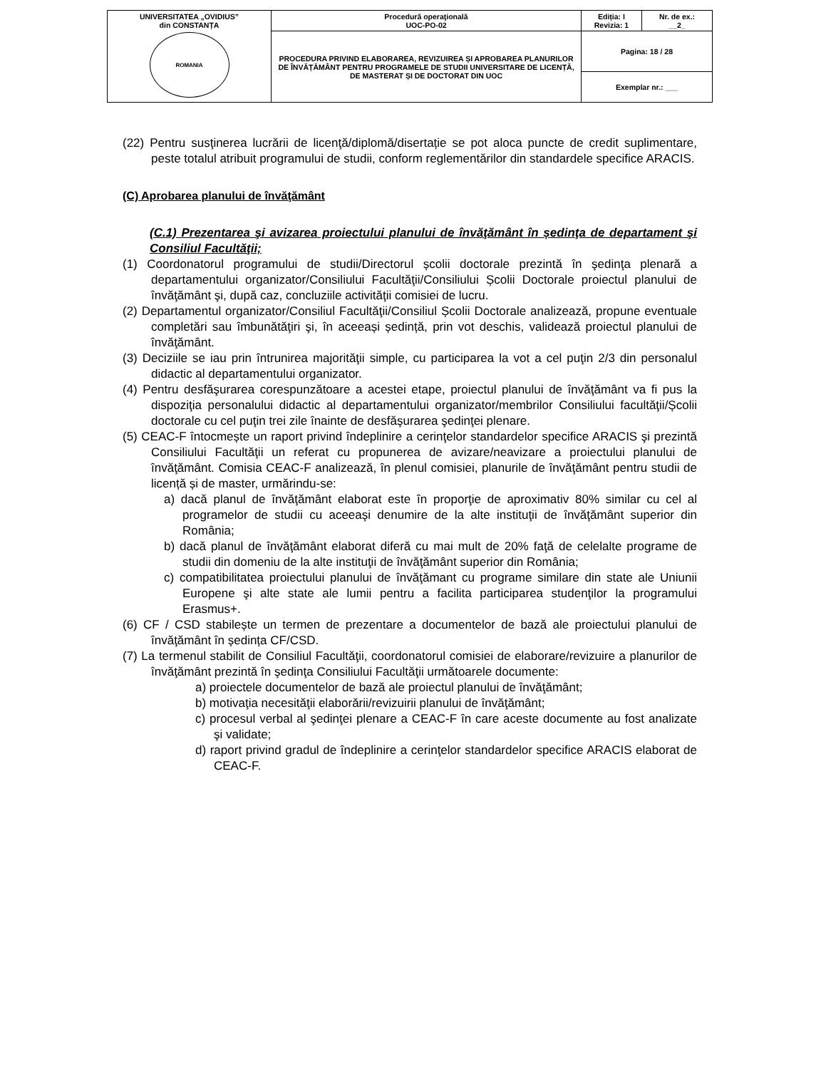| UNIVERSITATEA „OVIDIUS” din CONSTANȚA ROMANIA | Procedură operaţională UOC-PO-02 | Ediția: I Revizia: 1 | Nr. de ex.: __2_ |
| | PROCEDURA PRIVIND ELABORAREA, REVIZUIREA ȘI APROBAREA PLANURILOR DE ÎNVĂȚĂMÂNT PENTRU PROGRAMELE DE STUDII UNIVERSITARE DE LICENȚĂ, DE MASTERAT ȘI DE DOCTORAT DIN UOC | Pagina: 18 / 28 | |
| | | Exemplar nr.: ___ | |
(22) Pentru susţinerea lucrării de licenţă/diplomă/disertație se pot aloca puncte de credit suplimentare, peste totalul atribuit programului de studii, conform reglementărilor din standardele specifice ARACIS.
(C) Aprobarea planului de învăţământ
(C.1) Prezentarea şi avizarea proiectului planului de învăţământ în ședinţa de departament şi Consiliul Facultăţii;
(1) Coordonatorul programului de studii/Directorul școlii doctorale prezintă în şedinţa plenară a departamentului organizator/Consiliului Facultăţii/Consiliului Școlii Doctorale proiectul planului de învăţământ şi, după caz, concluziile activităţii comisiei de lucru.
(2) Departamentul organizator/Consiliul Facultăţii/Consiliul Școlii Doctorale analizează, propune eventuale completări sau îmbunătăţiri şi, în aceeași ședință, prin vot deschis, validează proiectul planului de învăţământ.
(3) Deciziile se iau prin întrunirea majorităţii simple, cu participarea la vot a cel puţin 2/3 din personalul didactic al departamentului organizator.
(4) Pentru desfăşurarea corespunzătoare a acestei etape, proiectul planului de învăţământ va fi pus la dispoziţia personalului didactic al departamentului organizator/membrilor Consiliului facultăţii/Școlii doctorale cu cel puţin trei zile înainte de desfăşurarea şedinţei plenare.
(5) CEAC-F întocmește un raport privind îndeplinire a cerinţelor standardelor specifice ARACIS şi prezintă Consiliului Facultăţii un referat cu propunerea de avizare/neavizare a proiectului planului de învăţământ. Comisia CEAC-F analizează, în plenul comisiei, planurile de învăţământ pentru studii de licență și de master, urmărindu-se:
a) dacă planul de învăţământ elaborat este în proporţie de aproximativ 80% similar cu cel al programelor de studii cu aceeaşi denumire de la alte instituţii de învăţământ superior din România;
b) dacă planul de învăţământ elaborat diferă cu mai mult de 20% faţă de celelalte programe de studii din domeniu de la alte instituţii de învăţământ superior din România;
c) compatibilitatea proiectului planului de învăţămant cu programe similare din state ale Uniunii Europene şi alte state ale lumii pentru a facilita participarea studenţilor la programului Erasmus+.
(6) CF / CSD stabilește un termen de prezentare a documentelor de bază ale proiectului planului de învăţământ în ședința CF/CSD.
(7) La termenul stabilit de Consiliul Facultăţii, coordonatorul comisiei de elaborare/revizuire a planurilor de învăţământ prezintă în şedinţa Consiliului Facultăţii următoarele documente:
a) proiectele documentelor de bază ale proiectul planului de învăţământ;
b) motivaţia necesităţii elaborării/revizuirii planului de învăţământ;
c) procesul verbal al şedinţei plenare a CEAC-F în care aceste documente au fost analizate şi validate;
d) raport privind gradul de îndeplinire a cerinţelor standardelor specifice ARACIS elaborat de CEAC-F.